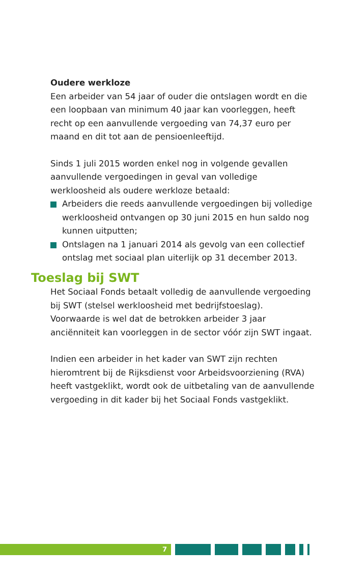Oudere werkloze
Een arbeider van 54 jaar of ouder die ontslagen wordt en die een loopbaan van minimum 40 jaar kan voorleggen, heeft recht op een aanvullende vergoeding van 74,37 euro per maand en dit tot aan de pensioenleeftijd.
Sinds 1 juli 2015 worden enkel nog in volgende gevallen aanvullende vergoedingen in geval van volledige werkloosheid als oudere werkloze betaald:
Arbeiders die reeds aanvullende vergoedingen bij volledige werkloosheid ontvangen op 30 juni 2015 en hun saldo nog kunnen uitputten;
Ontslagen na 1 januari 2014 als gevolg van een collectief ontslag met sociaal plan uiterlijk op 31 december 2013.
Toeslag bij SWT
Het Sociaal Fonds betaalt volledig de aanvullende vergoeding bij SWT (stelsel werkloosheid met bedrijfstoeslag). Voorwaarde is wel dat de betrokken arbeider 3 jaar anciënniteit kan voorleggen in de sector vóór zijn SWT ingaat.
Indien een arbeider in het kader van SWT zijn rechten hieromtrent bij de Rijksdienst voor Arbeidsvoorziening (RVA) heeft vastgeklikt, wordt ook de uitbetaling van de aanvullende vergoeding in dit kader bij het Sociaal Fonds vastgeklikt.
7